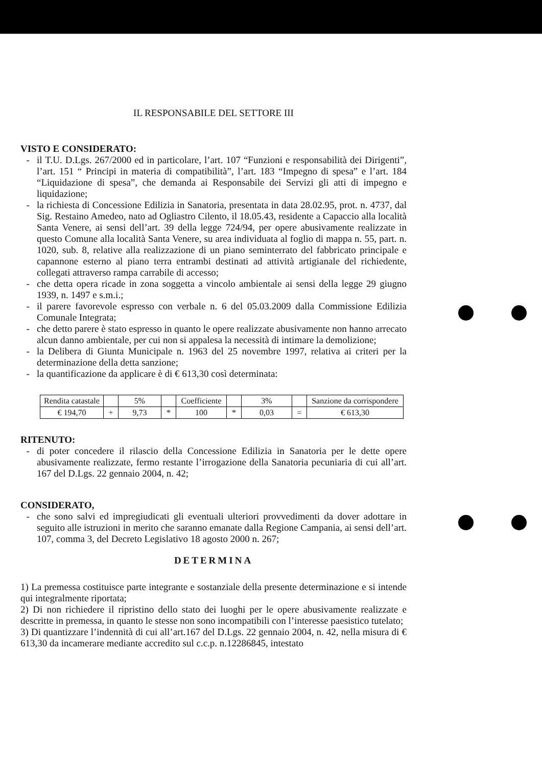IL RESPONSABILE DEL SETTORE III
VISTO E CONSIDERATO:
il T.U. D.Lgs. 267/2000 ed in particolare, l’art. 107 “Funzioni e responsabilità dei Dirigenti”, l’art. 151 “ Principi in materia di compatibilità”, l’art. 183 “Impegno di spesa” e l’art. 184 “Liquidazione di spesa”, che demanda ai Responsabile dei Servizi gli atti di impegno e liquidazione;
la richiesta di Concessione Edilizia in Sanatoria, presentata in data 28.02.95, prot. n. 4737, dal Sig. Restaino Amedeo, nato ad Ogliastro Cilento, il 18.05.43, residente a Capaccio alla località Santa Venere, ai sensi dell’art. 39 della legge 724/94, per opere abusivamente realizzate in questo Comune alla località Santa Venere, su area individuata al foglio di mappa n. 55, part. n. 1020, sub. 8, relative alla realizzazione di un piano seminterrato del fabbricato principale e capannone esterno al piano terra entrambi destinati ad attività artigianale del richiedente, collegati attraverso rampa carrabile di accesso;
che detta opera ricade in zona soggetta a vincolo ambientale ai sensi della legge 29 giugno 1939, n. 1497 e s.m.i.;
il parere favorevole espresso con verbale n. 6 del 05.03.2009 dalla Commissione Edilizia Comunale Integrata;
che detto parere è stato espresso in quanto le opere realizzate abusivamente non hanno arrecato alcun danno ambientale, per cui non si appalesa la necessità di intimare la demolizione;
la Delibera di Giunta Municipale n. 1963 del 25 novembre 1997, relativa ai criteri per la determinazione della detta sanzione;
la quantificazione da applicare è di € 613,30 così determinata:
| Rendita catastale | | 5% | | Coefficiente | | 3% | | Sanzione da corrispondere |
| € 194,70 | + | 9,73 | * | 100 | * | 0,03 | = | € 613,30 |
RITENUTO:
di poter concedere il rilascio della Concessione Edilizia in Sanatoria per le dette opere abusivamente realizzate, fermo restante l’irrogazione della Sanatoria pecuniaria di cui all’art. 167 del D.Lgs. 22 gennaio 2004, n. 42;
CONSIDERATO,
che sono salvi ed impregiudicati gli eventuali ulteriori provvedimenti da dover adottare in seguito alle istruzioni in merito che saranno emanate dalla Regione Campania, ai sensi dell’art. 107, comma 3, del Decreto Legislativo 18 agosto 2000 n. 267;
DETERMINA
1) La premessa costituisce parte integrante e sostanziale della presente determinazione e si intende qui integralmente riportata;
2) Di non richiedere il ripristino dello stato dei luoghi per le opere abusivamente realizzate e descritte in premessa, in quanto le stesse non sono incompatibili con l’interesse paesistico tutelato;
3) Di quantizzare l’indennità di cui all’art.167 del D.Lgs. 22 gennaio 2004, n. 42, nella misura di € 613,30 da incamerare mediante accredito sul c.c.p. n.12286845, intestato